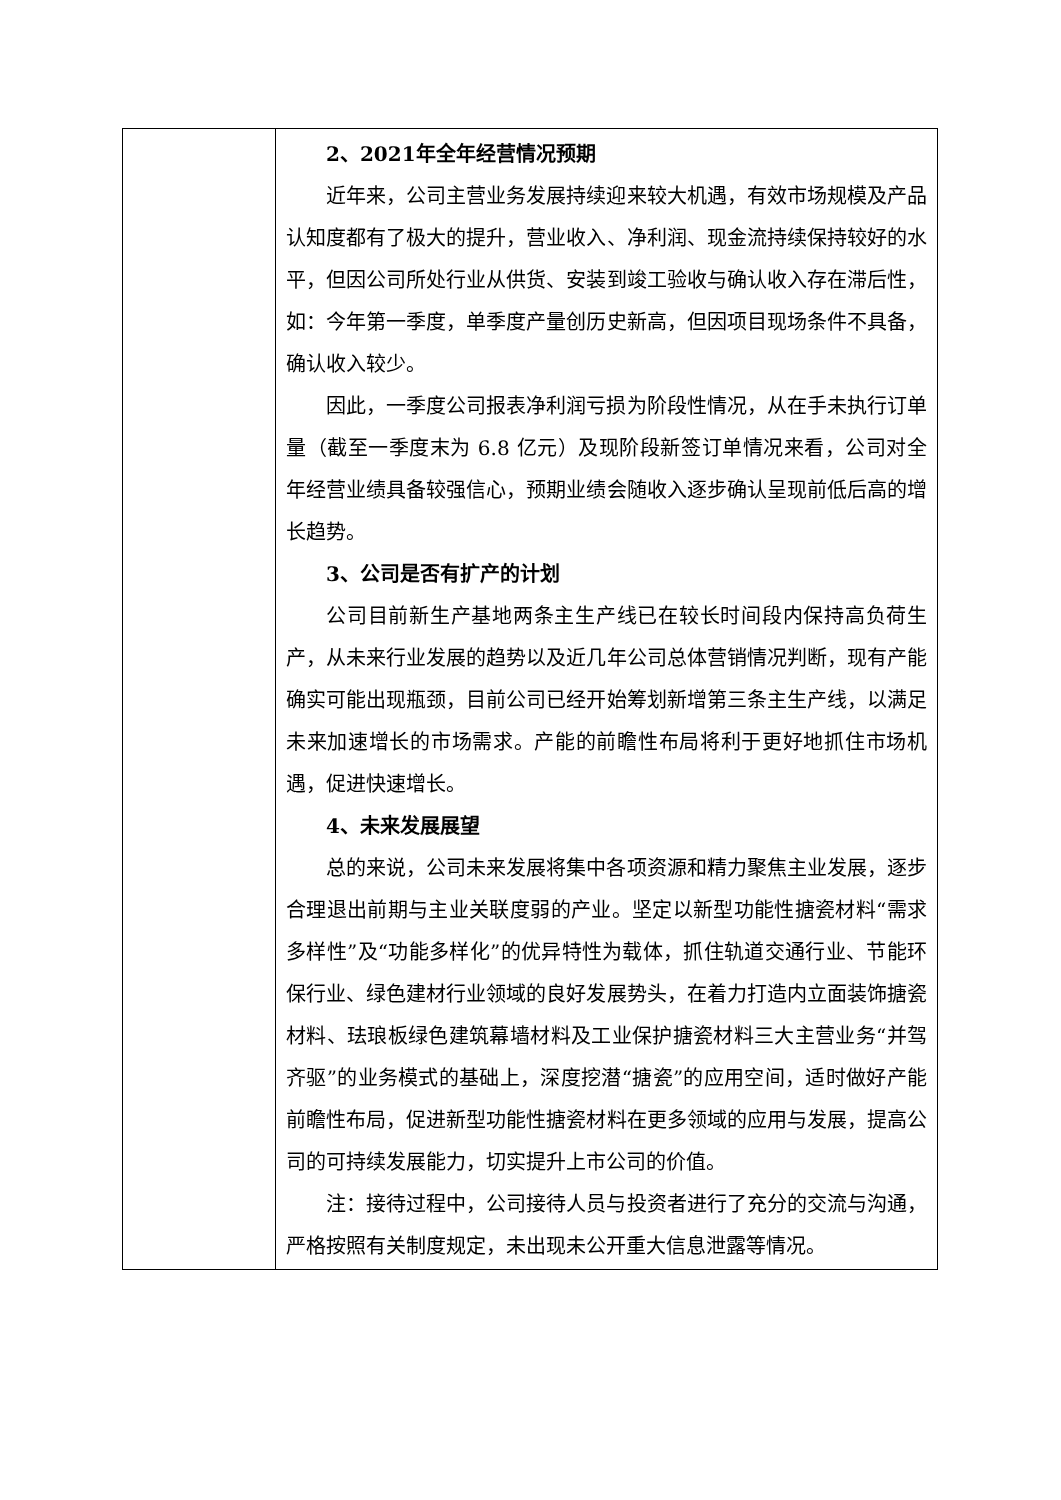| | 2、2021年全年经营情况预期 近年来，公司主营业务发展持续迎来较大机遇，有效市场规模及产品认知度都有了极大的提升，营业收入、净利润、现金流持续保持较好的水平，但因公司所处行业从供货、安装到竣工验收与确认收入存在滞后性，如：今年第一季度，单季度产量创历史新高，但因项目现场条件不具备，确认收入较少。 因此，一季度公司报表净利润亏损为阶段性情况，从在手未执行订单量（截至一季度末为 6.8 亿元）及现阶段新签订单情况来看，公司对全年经营业绩具备较强信心，预期业绩会随收入逐步确认呈现前低后高的增长趋势。 3、公司是否有扩产的计划 公司目前新生产基地两条主生产线已在较长时间段内保持高负荷生产，从未来行业发展的趋势以及近几年公司总体营销情况判断，现有产能确实可能出现瓶颈，目前公司已经开始筹划新增第三条主生产线，以满足未来加速增长的市场需求。产能的前瞻性布局将利于更好地抓住市场机遇，促进快速增长。 4、未来发展展望 总的来说，公司未来发展将集中各项资源和精力聚焦主业发展，逐步合理退出前期与主业关联度弱的产业。坚定以新型功能性搪瓷材料“需求多样性”及“功能多样化”的优异特性为载体，抓住轨道交通行业、节能环保行业、绿色建材行业领域的良好发展势头，在着力打造内立面装饰搪瓷材料、珐琅板绿色建筑幕墙材料及工业保护搪瓷材料三大主营业务“并驾齐驱”的业务模式的基础上，深度挖潜“搪瓷”的应用空间，适时做好产能前瞻性布局，促进新型功能性搪瓷材料在更多领域的应用与发展，提高公司的可持续发展能力，切实提升上市公司的价值。 注：接待过程中，公司接待人员与投资者进行了充分的交流与沟通，严格按照有关制度规定，未出现未公开重大信息泄露等情况。 |